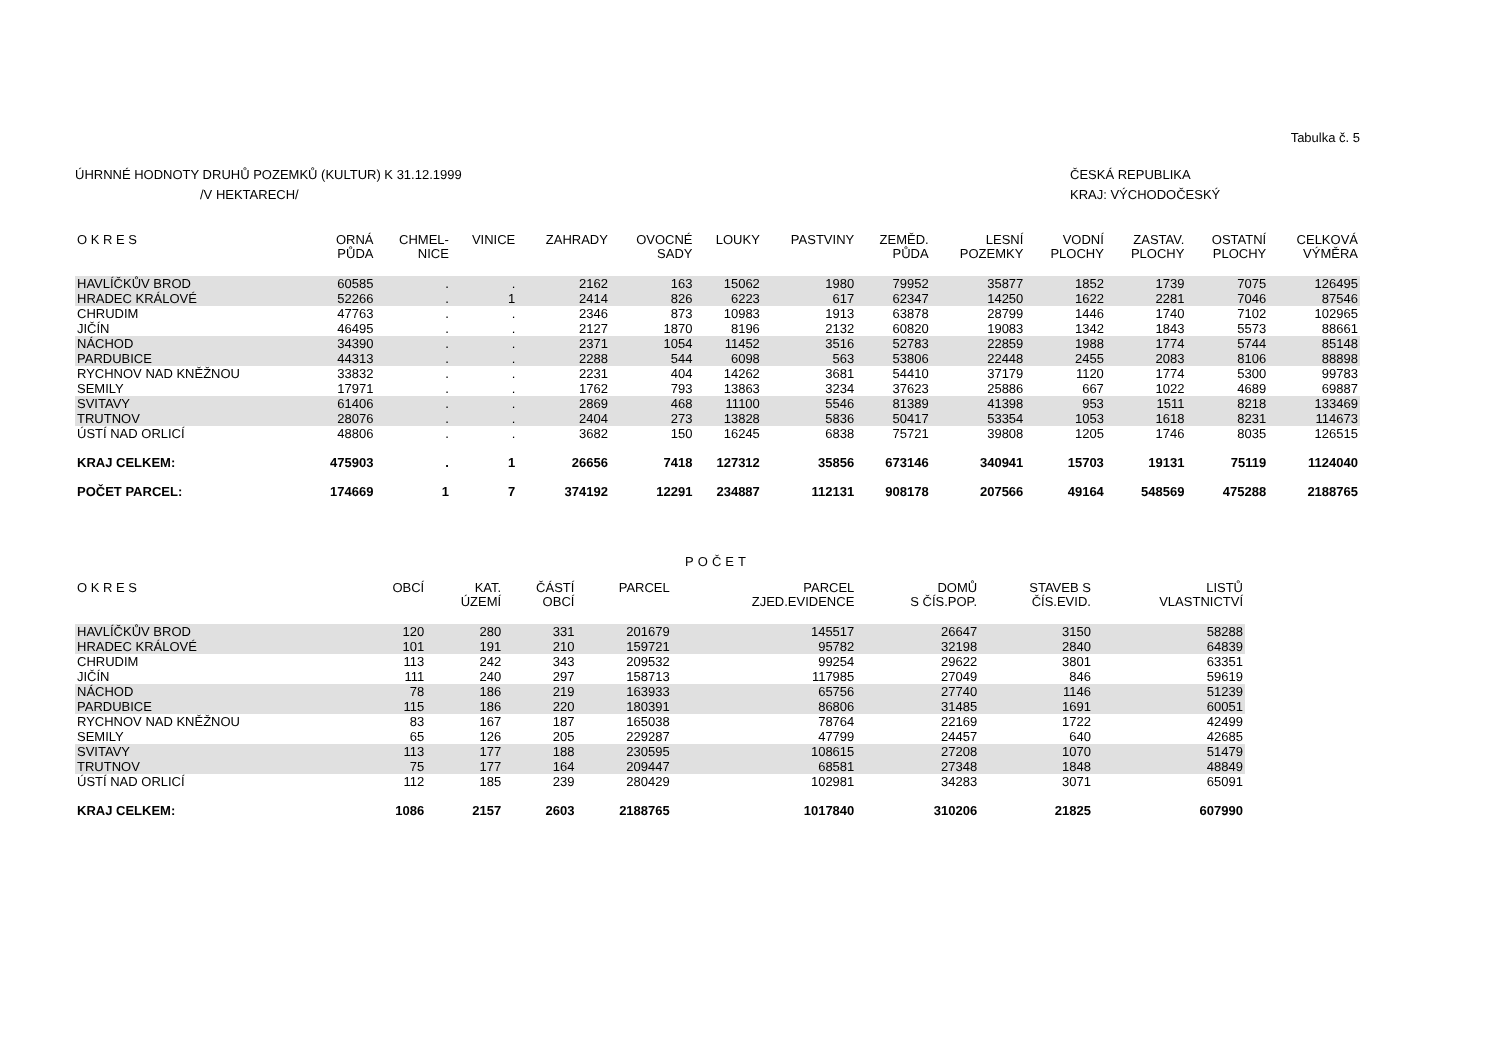Tabulka č. 5
ÚHRNNÉ HODNOTY DRUHŮ POZEMKŮ (KULTUR) K 31.12.1999
/V HEKTARECH/
ČESKÁ REPUBLIKA
KRAJ: VÝCHODOČESKÝ
| O K R E S | ORNÁ PŮDA | CHMEL- NICE | VINICE | ZAHRADY | OVOCNÉ SADY | LOUKY | PASTVINY | ZEMĚD. PŮDA | LESNÍ POZEMKY | VODNÍ PLOCHY | ZASTAV. PLOCHY | OSTATNÍ PLOCHY | CELKOVÁ VÝMĚRA |
| --- | --- | --- | --- | --- | --- | --- | --- | --- | --- | --- | --- | --- | --- |
| HAVLÍČKŮV BROD | 60585 | . | . | 2162 | 163 | 15062 | 1980 | 79952 | 35877 | 1852 | 1739 | 7075 | 126495 |
| HRADEC KRÁLOVÉ | 52266 | . | 1 | 2414 | 826 | 6223 | 617 | 62347 | 14250 | 1622 | 2281 | 7046 | 87546 |
| CHRUDIM | 47763 | . | . | 2346 | 873 | 10983 | 1913 | 63878 | 28799 | 1446 | 1740 | 7102 | 102965 |
| JIČÍN | 46495 | . | . | 2127 | 1870 | 8196 | 2132 | 60820 | 19083 | 1342 | 1843 | 5573 | 88661 |
| NÁCHOD | 34390 | . | . | 2371 | 1054 | 11452 | 3516 | 52783 | 22859 | 1988 | 1774 | 5744 | 85148 |
| PARDUBICE | 44313 | . | . | 2288 | 544 | 6098 | 563 | 53806 | 22448 | 2455 | 2083 | 8106 | 88898 |
| RYCHNOV NAD KNĚŽNOU | 33832 | . | . | 2231 | 404 | 14262 | 3681 | 54410 | 37179 | 1120 | 1774 | 5300 | 99783 |
| SEMILY | 17971 | . | . | 1762 | 793 | 13863 | 3234 | 37623 | 25886 | 667 | 1022 | 4689 | 69887 |
| SVITAVY | 61406 | . | . | 2869 | 468 | 11100 | 5546 | 81389 | 41398 | 953 | 1511 | 8218 | 133469 |
| TRUTNOV | 28076 | . | . | 2404 | 273 | 13828 | 5836 | 50417 | 53354 | 1053 | 1618 | 8231 | 114673 |
| ÚSTÍ NAD ORLICÍ | 48806 | . | . | 3682 | 150 | 16245 | 6838 | 75721 | 39808 | 1205 | 1746 | 8035 | 126515 |
| KRAJ CELKEM: | 475903 | . | 1 | 26656 | 7418 | 127312 | 35856 | 673146 | 340941 | 15703 | 19131 | 75119 | 1124040 |
| POČET PARCEL: | 174669 | 1 | 7 | 374192 | 12291 | 234887 | 112131 | 908178 | 207566 | 49164 | 548569 | 475288 | 2188765 |
POČET
| O K R E S | OBCÍ | KAT. ÚZEMÍ | ČÁSTÍ OBCÍ | PARCEL | PARCEL ZJED.EVIDENCE | DOMŮ S ČÍS.POP. | STAVEB S ČÍS.EVID. | LISTŮ VLASTNICTVÍ |
| --- | --- | --- | --- | --- | --- | --- | --- | --- |
| HAVLÍČKŮV BROD | 120 | 280 | 331 | 201679 | 145517 | 26647 | 3150 | 58288 |
| HRADEC KRÁLOVÉ | 101 | 191 | 210 | 159721 | 95782 | 32198 | 2840 | 64839 |
| CHRUDIM | 113 | 242 | 343 | 209532 | 99254 | 29622 | 3801 | 63351 |
| JIČÍN | 111 | 240 | 297 | 158713 | 117985 | 27049 | 846 | 59619 |
| NÁCHOD | 78 | 186 | 219 | 163933 | 65756 | 27740 | 1146 | 51239 |
| PARDUBICE | 115 | 186 | 220 | 180391 | 86806 | 31485 | 1691 | 60051 |
| RYCHNOV NAD KNĚŽNOU | 83 | 167 | 187 | 165038 | 78764 | 22169 | 1722 | 42499 |
| SEMILY | 65 | 126 | 205 | 229287 | 47799 | 24457 | 640 | 42685 |
| SVITAVY | 113 | 177 | 188 | 230595 | 108615 | 27208 | 1070 | 51479 |
| TRUTNOV | 75 | 177 | 164 | 209447 | 68581 | 27348 | 1848 | 48849 |
| ÚSTÍ NAD ORLICÍ | 112 | 185 | 239 | 280429 | 102981 | 34283 | 3071 | 65091 |
| KRAJ CELKEM: | 1086 | 2157 | 2603 | 2188765 | 1017840 | 310206 | 21825 | 607990 |